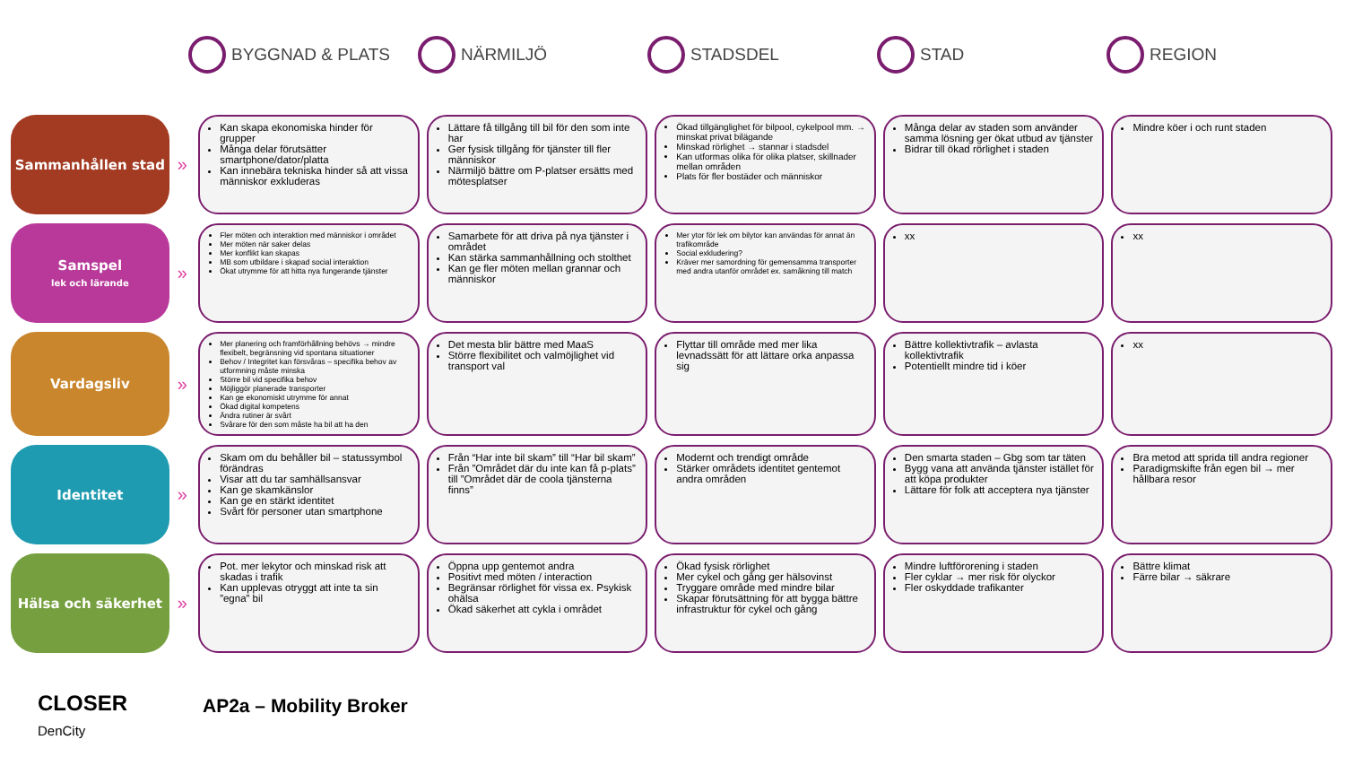BYGGNAD & PLATS NÄRMILJÖ STADSDEL STAD REGION
| Sammanhållen stad | » | Kan skapa ekonomiska hinder för grupper Många delar förutsätter smartphone/dator/platta Kan innebära tekniska hinder så att vissa människor exkluderas | Lättare få tillgång till bil för den som inte har Ger fysisk tillgång för tjänster till fler människor Närmiljö bättre om P-platser ersätts med mötesplatser | Ökad tillgänglighet för bilpool, cykelpool mm. → minskat privat bilägande Minskad rörlighet → stannar i stadsdel Kan utformas olika för olika platser, skillnader mellan områden Plats för fler bostäder och människor | Många delar av staden som använder samma lösning ger ökat utbud av tjänster Bidrar till ökad rörlighet i staden | Mindre köer i och runt staden |
| Samspel lek och lärande | » | Fler möten och interaktion med människor i området Mer möten när saker delas Mer konflikt kan skapas MB som utbildare i skapad social interaktion Ökat utrymme för att hitta nya fungerande tjänster | Samarbete för att driva på nya tjänster i området Kan stärka sammanhållning och stolthet Kan ge fler möten mellan grannar och människor | Mer ytor för lek om bilytor kan användas för annat än trafikområde Social exkludering? Kräver mer samordning för gemensamma transporter med andra utanför området ex. samåkning till match | xx | xx |
| Vardagsliv | » | Mer planering och framförhållning behövs → mindre flexibelt, begränsning vid spontana situationer Behov / Integritet kan försvåras – specifika behov av utformning måste minska Större bil vid specifika behov Möjliggör planerade transporter Kan ge ekonomiskt utrymme för annat Ökad digital kompetens Ändra rutiner är svårt Svårare för den som måste ha bil att ha den | Det mesta blir bättre med MaaS Större flexibilitet och valmöjlighet vid transport val | Flyttar till område med mer lika levnadssätt för att lättare orka anpassa sig | Bättre kollektivtrafik – avlasta kollektivtrafik Potentiellt mindre tid i köer | xx |
| Identitet | » | Skam om du behåller bil – statussymbol förändras Visar att du tar samhällsansvar Kan ge skamkänslor Kan ge en stärkt identitet Svårt för personer utan smartphone | Från “Har inte bil skam” till “Har bil skam” Från ”Området där du inte kan få p-plats” till ”Området där de coola tjänsterna finns” | Modernt och trendigt område Stärker områdets identitet gentemot andra områden | Den smarta staden – Gbg som tar täten Bygg vana att använda tjänster istället för att köpa produkter Lättare för folk att acceptera nya tjänster | Bra metod att sprida till andra regioner Paradigmskifte från egen bil → mer hållbara resor |
| Hälsa och säkerhet | » | Pot. mer lekytor och minskad risk att skadas i trafik Kan upplevas otryggt att inte ta sin ”egna” bil | Öppna upp gentemot andra Positivt med möten / interaction Begränsar rörlighet för vissa ex. Psykisk ohälsa Ökad säkerhet att cykla i området | Ökad fysisk rörlighet Mer cykel och gång ger hälsovinst Tryggare område med mindre bilar Skapar förutsättning för att bygga bättre infrastruktur för cykel och gång | Mindre luftförorening i staden Fler cyklar → mer risk för olyckor Fler oskyddade trafikanter | Bättre klimat Färre bilar → säkrare |
CLOSER
DenCity
AP2a – Mobility Broker